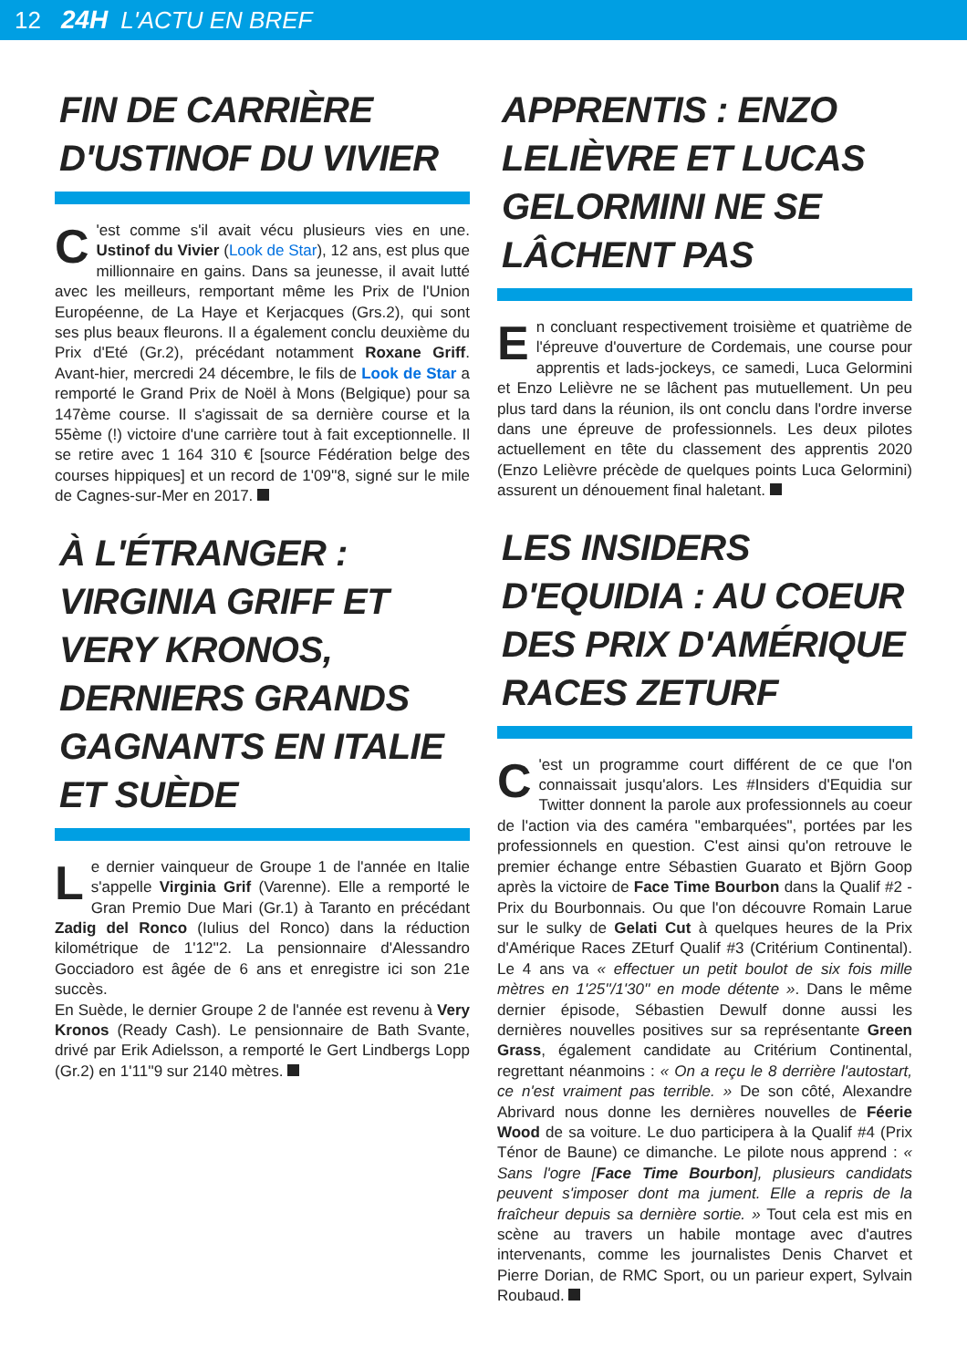12 24H L'ACTU EN BREF
FIN DE CARRIÈRE D'USTINOF DU VIVIER
C 'est comme s'il avait vécu plusieurs vies en une. Ustinof du Vivier (Look de Star), 12 ans, est plus que millionnaire en gains. Dans sa jeunesse, il avait lutté avec les meilleurs, remportant même les Prix de l'Union Européenne, de La Haye et Kerjacques (Grs.2), qui sont ses plus beaux fleurons. Il a également conclu deuxième du Prix d'Eté (Gr.2), précédant notamment Roxane Griff. Avant-hier, mercredi 24 décembre, le fils de Look de Star a remporté le Grand Prix de Noël à Mons (Belgique) pour sa 147ème course. Il s'agissait de sa dernière course et la 55ème (!) victoire d'une carrière tout à fait exceptionnelle. Il se retire avec 1 164 310 € [source Fédération belge des courses hippiques] et un record de 1'09''8, signé sur le mile de Cagnes-sur-Mer en 2017.
À L'ÉTRANGER : VIRGINIA GRIFF ET VERY KRONOS, DERNIERS GRANDS GAGNANTS EN ITALIE ET SUÈDE
Le dernier vainqueur de Groupe 1 de l'année en Italie s'appelle Virginia Grif (Varenne). Elle a remporté le Gran Premio Due Mari (Gr.1) à Taranto en précédant Zadig del Ronco (Iulius del Ronco) dans la réduction kilométrique de 1'12''2. La pensionnaire d'Alessandro Gocciadoro est âgée de 6 ans et enregistre ici son 21e succès.
En Suède, le dernier Groupe 2 de l'année est revenu à Very Kronos (Ready Cash). Le pensionnaire de Bath Svante, drivé par Erik Adielsson, a remporté le Gert Lindbergs Lopp (Gr.2) en 1'11''9 sur 2140 mètres.
APPRENTIS : ENZO LELIÈVRE ET LUCAS GELORMINI NE SE LÂCHENT PAS
En concluant respectivement troisième et quatrième de l'épreuve d'ouverture de Cordemais, une course pour apprentis et lads-jockeys, ce samedi, Luca Gelormini et Enzo Lelièvre ne se lâchent pas mutuellement. Un peu plus tard dans la réunion, ils ont conclu dans l'ordre inverse dans une épreuve de professionnels. Les deux pilotes actuellement en tête du classement des apprentis 2020 (Enzo Lelièvre précède de quelques points Luca Gelormini) assurent un dénouement final haletant.
LES INSIDERS D'EQUIDIA : AU COEUR DES PRIX D'AMÉRIQUE RACES ZETURF
C 'est un programme court différent de ce que l'on connaissait jusqu'alors. Les #Insiders d'Equidia sur Twitter donnent la parole aux professionnels au coeur de l'action via des caméra "embarquées", portées par les professionnels en question. C'est ainsi qu'on retrouve le premier échange entre Sébastien Guarato et Björn Goop après la victoire de Face Time Bourbon dans la Qualif #2 - Prix du Bourbonnais. Ou que l'on découvre Romain Larue sur le sulky de Gelati Cut à quelques heures de la Prix d'Amérique Races ZEturf Qualif #3 (Critérium Continental). Le 4 ans va « effectuer un petit boulot de six fois mille mètres en 1'25''/1'30'' en mode détente ». Dans le même dernier épisode, Sébastien Dewulf donne aussi les dernières nouvelles positives sur sa représentante Green Grass, également candidate au Critérium Continental, regrettant néanmoins : « On a reçu le 8 derrière l'autostart, ce n'est vraiment pas terrible. » De son côté, Alexandre Abrivard nous donne les dernières nouvelles de Féerie Wood de sa voiture. Le duo participera à la Qualif #4 (Prix Ténor de Baune) ce dimanche. Le pilote nous apprend : « Sans l'ogre [Face Time Bourbon], plusieurs candidats peuvent s'imposer dont ma jument. Elle a repris de la fraîcheur depuis sa dernière sortie. » Tout cela est mis en scène au travers un habile montage avec d'autres intervenants, comme les journalistes Denis Charvet et Pierre Dorian, de RMC Sport, ou un parieur expert, Sylvain Roubaud.